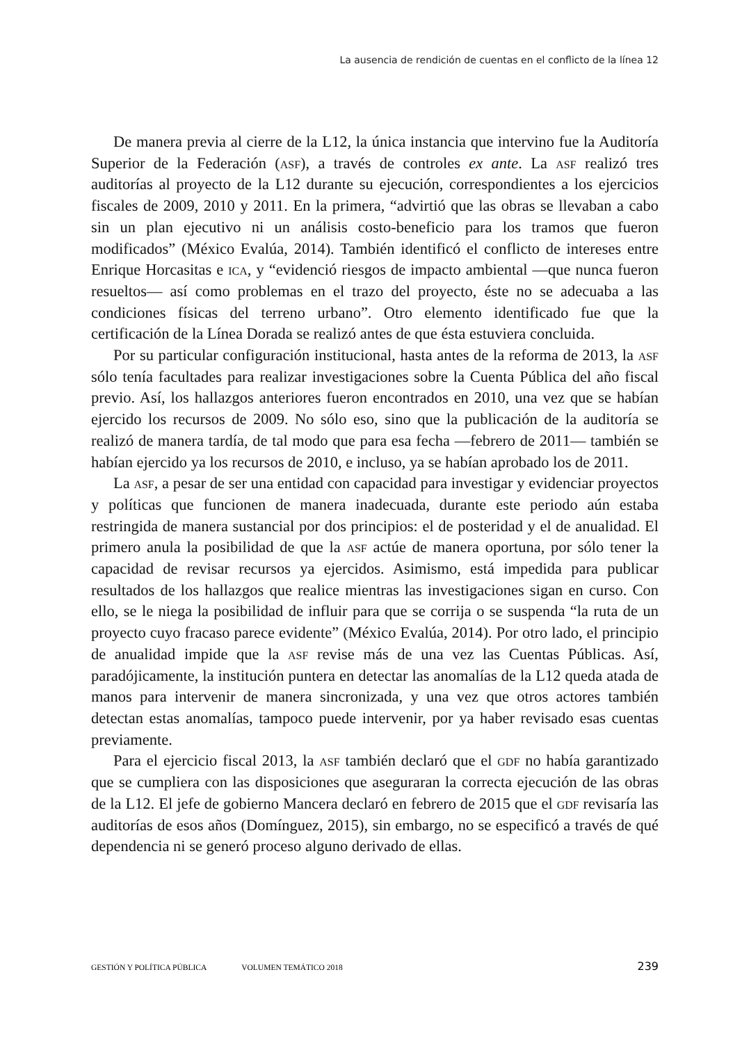La ausencia de rendición de cuentas en el conflicto de la línea 12
De manera previa al cierre de la L12, la única instancia que intervino fue la Auditoría Superior de la Federación (asf), a través de controles ex ante. La asf realizó tres auditorías al proyecto de la L12 durante su ejecución, correspondientes a los ejercicios fiscales de 2009, 2010 y 2011. En la primera, “advirtió que las obras se llevaban a cabo sin un plan ejecutivo ni un análisis costo-beneficio para los tramos que fueron modificados” (México Evalúa, 2014). También identificó el conflicto de intereses entre Enrique Horcasitas e ica, y “evidenció riesgos de impacto ambiental —que nunca fueron resueltos— así como problemas en el trazo del proyecto, éste no se adecuaba a las condiciones físicas del terreno urbano”. Otro elemento identificado fue que la certificación de la Línea Dorada se realizó antes de que ésta estuviera concluida.
Por su particular configuración institucional, hasta antes de la reforma de 2013, la asf sólo tenía facultades para realizar investigaciones sobre la Cuenta Pública del año fiscal previo. Así, los hallazgos anteriores fueron encontrados en 2010, una vez que se habían ejercido los recursos de 2009. No sólo eso, sino que la publicación de la auditoría se realizó de manera tardía, de tal modo que para esa fecha —febrero de 2011— también se habían ejercido ya los recursos de 2010, e incluso, ya se habían aprobado los de 2011.
La asf, a pesar de ser una entidad con capacidad para investigar y evidenciar proyectos y políticas que funcionen de manera inadecuada, durante este periodo aún estaba restringida de manera sustancial por dos principios: el de posteridad y el de anualidad. El primero anula la posibilidad de que la asf actúe de manera oportuna, por sólo tener la capacidad de revisar recursos ya ejercidos. Asimismo, está impedida para publicar resultados de los hallazgos que realice mientras las investigaciones sigan en curso. Con ello, se le niega la posibilidad de influir para que se corrija o se suspenda “la ruta de un proyecto cuyo fracaso parece evidente” (México Evalúa, 2014). Por otro lado, el principio de anualidad impide que la asf revise más de una vez las Cuentas Públicas. Así, paradójicamente, la institución puntera en detectar las anomalías de la L12 queda atada de manos para intervenir de manera sincronizada, y una vez que otros actores también detectan estas anomalías, tampoco puede intervenir, por ya haber revisado esas cuentas previamente.
Para el ejercicio fiscal 2013, la asf también declaró que el gdf no había garantizado que se cumpliera con las disposiciones que aseguraran la correcta ejecución de las obras de la L12. El jefe de gobierno Mancera declaró en febrero de 2015 que el gdf revisaría las auditorías de esos años (Domínguez, 2015), sin embargo, no se especificó a través de qué dependencia ni se generó proceso alguno derivado de ellas.
GESTIÓN Y POLÍTICA PÚBLICA VOLUMEN TEMÁTICO 2018 239